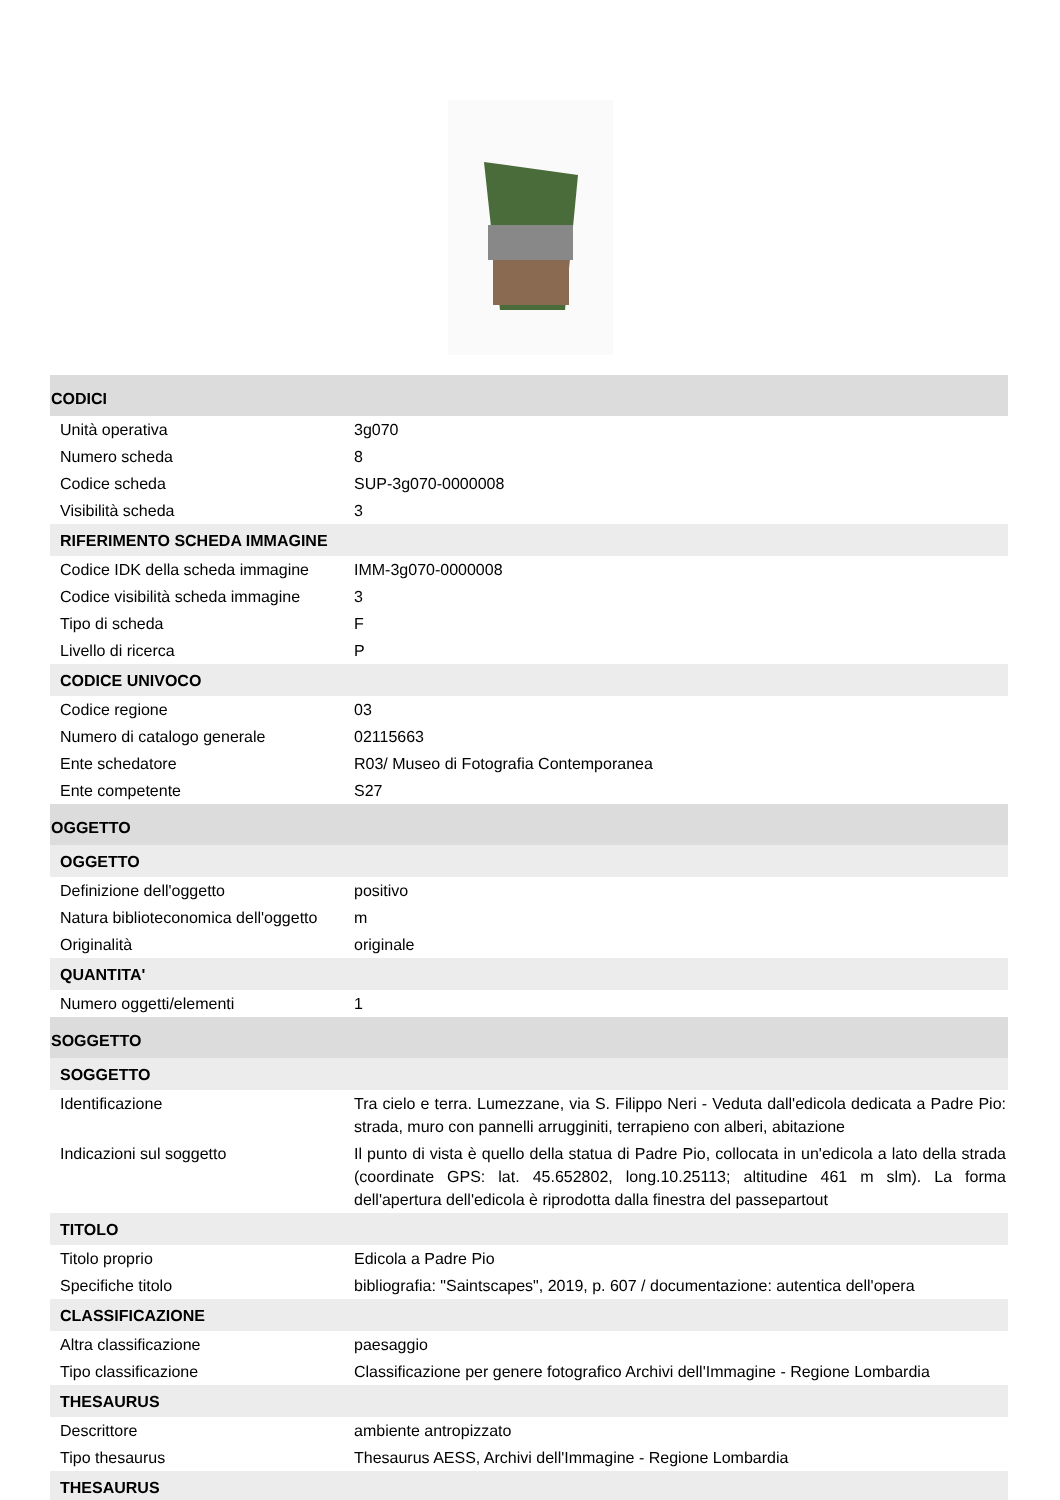| CODICI | |
| Unità operativa | 3g070 |
| Numero scheda | 8 |
| Codice scheda | SUP-3g070-0000008 |
| Visibilità scheda | 3 |
| RIFERIMENTO SCHEDA IMMAGINE | |
| Codice IDK della scheda immagine | IMM-3g070-0000008 |
| Codice visibilità scheda immagine | 3 |
| Tipo di scheda | F |
| Livello di ricerca | P |
| CODICE UNIVOCO | |
| Codice regione | 03 |
| Numero di catalogo generale | 02115663 |
| Ente schedatore | R03/ Museo di Fotografia Contemporanea |
| Ente competente | S27 |
| OGGETTO | |
| OGGETTO | |
| Definizione dell'oggetto | positivo |
| Natura biblioteconomica dell'oggetto | m |
| Originalità | originale |
| QUANTITA' | |
| Numero oggetti/elementi | 1 |
| SOGGETTO | |
| SOGGETTO | |
| Identificazione | Tra cielo e terra. Lumezzane, via S. Filippo Neri - Veduta dall'edicola dedicata a Padre Pio: strada, muro con pannelli arrugginiti, terrapieno con alberi, abitazione |
| Indicazioni sul soggetto | Il punto di vista è quello della statua di Padre Pio, collocata in un'edicola a lato della strada (coordinate GPS: lat. 45.652802, long.10.25113; altitudine 461 m slm). La forma dell'apertura dell'edicola è riprodotta dalla finestra del passepartout |
| TITOLO | |
| Titolo proprio | Edicola a Padre Pio |
| Specifiche titolo | bibliografia: "Saintscapes", 2019, p. 607 / documentazione: autentica dell'opera |
| CLASSIFICAZIONE | |
| Altra classificazione | paesaggio |
| Tipo classificazione | Classificazione per genere fotografico Archivi dell'Immagine - Regione Lombardia |
| THESAURUS | |
| Descrittore | ambiente antropizzato |
| Tipo thesaurus | Thesaurus AESS, Archivi dell'Immagine - Regione Lombardia |
| THESAURUS | |